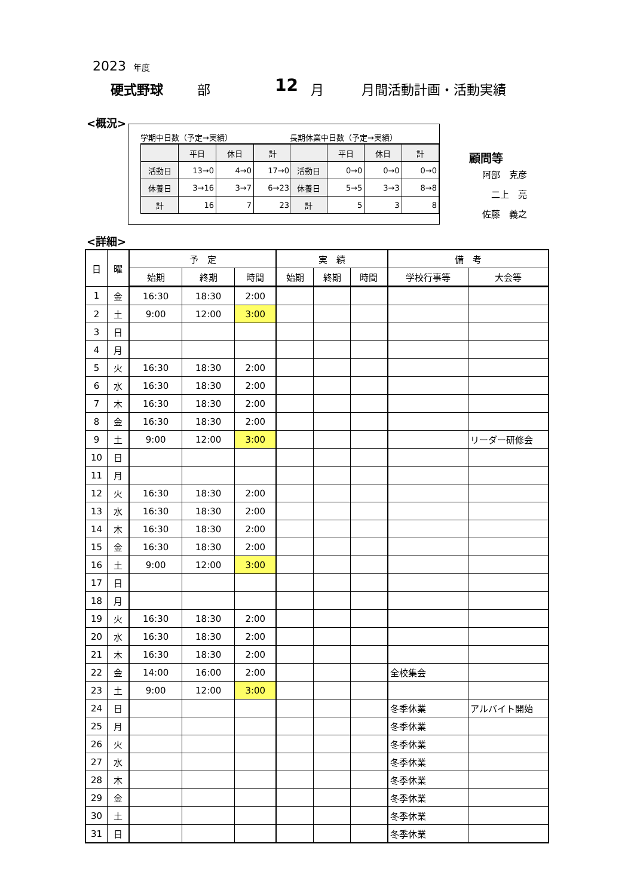2023 年度
硬式野球 部 12 月 月間活動計画・活動実績
<概況>
学期中日数（予定→実績）
| | 平日 | 休日 | 計 |
| --- | --- | --- | --- |
| 活動日 | 13→0 | 4→0 | 17→0 |
| 休養日 | 3→16 | 3→7 | 6→23 |
| 計 | 16 | 7 | 23 |
長期休業中日数（予定→実績）
| | 平日 | 休日 | 計 |
| --- | --- | --- | --- |
| 活動日 | 0→0 | 0→0 | 0→0 |
| 休養日 | 5→5 | 3→3 | 8→8 |
| 計 | 5 | 3 | 8 |
顧問等
阿部　克彦
　二上　亮
佐藤　義之
<詳細>
| 日 | 曜 | 予 定 | | | 実 績 | | | 備 考 | |
| --- | --- | --- | --- | --- | --- | --- | --- | --- | --- |
| | | 始期 | 終期 | 時間 | 始期 | 終期 | 時間 | 学校行事等 | 大会等 |
| 1 | 金 | 16:30 | 18:30 | 2:00 | | | | | |
| 2 | 土 | 9:00 | 12:00 | 3:00 | | | | | |
| 3 | 日 | | | | | | | | |
| 4 | 月 | | | | | | | | |
| 5 | 火 | 16:30 | 18:30 | 2:00 | | | | | |
| 6 | 水 | 16:30 | 18:30 | 2:00 | | | | | |
| 7 | 木 | 16:30 | 18:30 | 2:00 | | | | | |
| 8 | 金 | 16:30 | 18:30 | 2:00 | | | | | |
| 9 | 土 | 9:00 | 12:00 | 3:00 | | | | | リーダー研修会 |
| 10 | 日 | | | | | | | | |
| 11 | 月 | | | | | | | | |
| 12 | 火 | 16:30 | 18:30 | 2:00 | | | | | |
| 13 | 水 | 16:30 | 18:30 | 2:00 | | | | | |
| 14 | 木 | 16:30 | 18:30 | 2:00 | | | | | |
| 15 | 金 | 16:30 | 18:30 | 2:00 | | | | | |
| 16 | 土 | 9:00 | 12:00 | 3:00 | | | | | |
| 17 | 日 | | | | | | | | |
| 18 | 月 | | | | | | | | |
| 19 | 火 | 16:30 | 18:30 | 2:00 | | | | | |
| 20 | 水 | 16:30 | 18:30 | 2:00 | | | | | |
| 21 | 木 | 16:30 | 18:30 | 2:00 | | | | | |
| 22 | 金 | 14:00 | 16:00 | 2:00 | | | | 全校集会 | |
| 23 | 土 | 9:00 | 12:00 | 3:00 | | | | | |
| 24 | 日 | | | | | | | 冬季休業 | アルバイト開始 |
| 25 | 月 | | | | | | | 冬季休業 | |
| 26 | 火 | | | | | | | 冬季休業 | |
| 27 | 水 | | | | | | | 冬季休業 | |
| 28 | 木 | | | | | | | 冬季休業 | |
| 29 | 金 | | | | | | | 冬季休業 | |
| 30 | 土 | | | | | | | 冬季休業 | |
| 31 | 日 | | | | | | | 冬季休業 | |